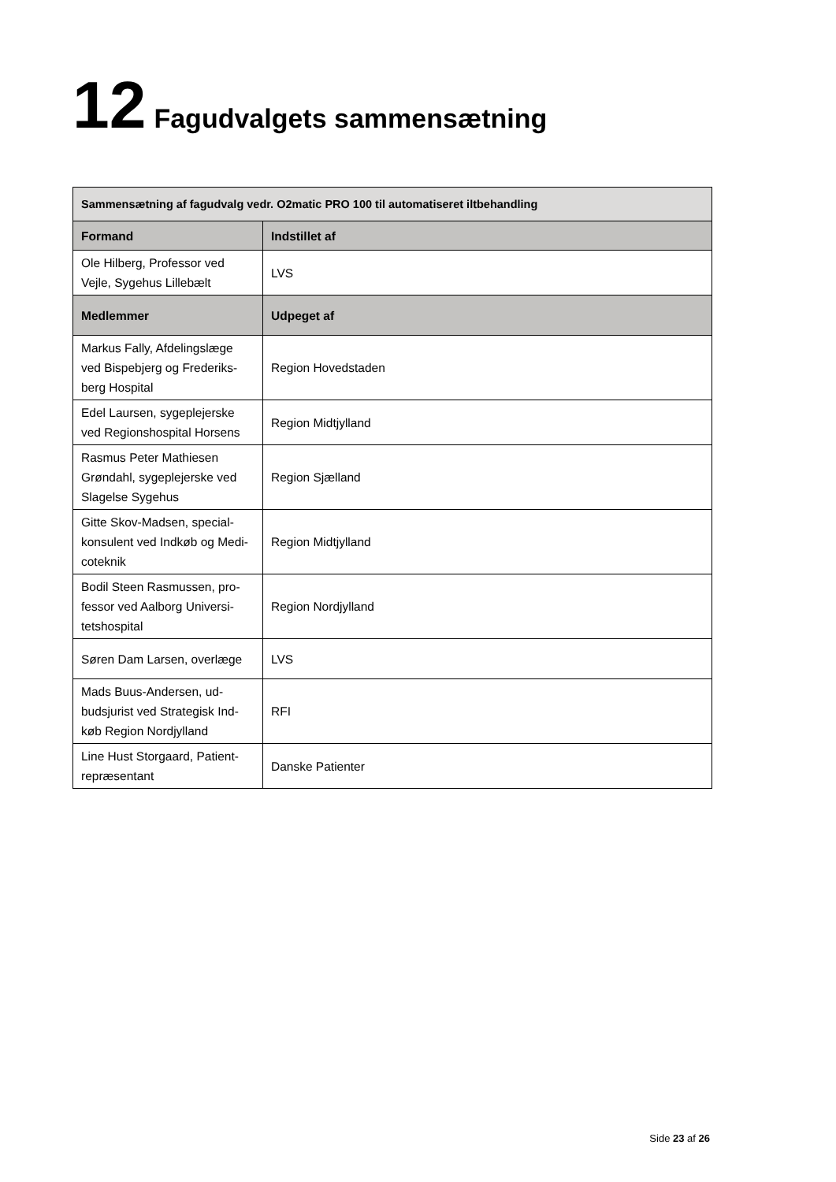12 Fagudvalgets sammensætning
| Sammensætning af fagudvalg vedr. O2matic PRO 100 til automatiseret iltbehandling | |
| --- | --- |
| Formand | Indstillet af |
| Ole Hilberg, Professor ved Vejle, Sygehus Lillebælt | LVS |
| Medlemmer | Udpeget af |
| Markus Fally, Afdelingslæge ved Bispebjerg og Frederiks-berg Hospital | Region Hovedstaden |
| Edel Laursen, sygeplejerske ved Regionshospital Horsens | Region Midtjylland |
| Rasmus Peter Mathiesen Grøndahl, sygeplejerske ved Slagelse Sygehus | Region Sjælland |
| Gitte Skov-Madsen, special-konsulent ved Indkøb og Medi-coteknik | Region Midtjylland |
| Bodil Steen Rasmussen, pro-fessor ved Aalborg Universi-tetshospital | Region Nordjylland |
| Søren Dam Larsen, overlæge | LVS |
| Mads Buus-Andersen, ud-budsjurist ved Strategisk Ind-køb Region Nordjylland | RFI |
| Line Hust Storgaard, Patient-repræsentant | Danske Patienter |
Side 23 af 26